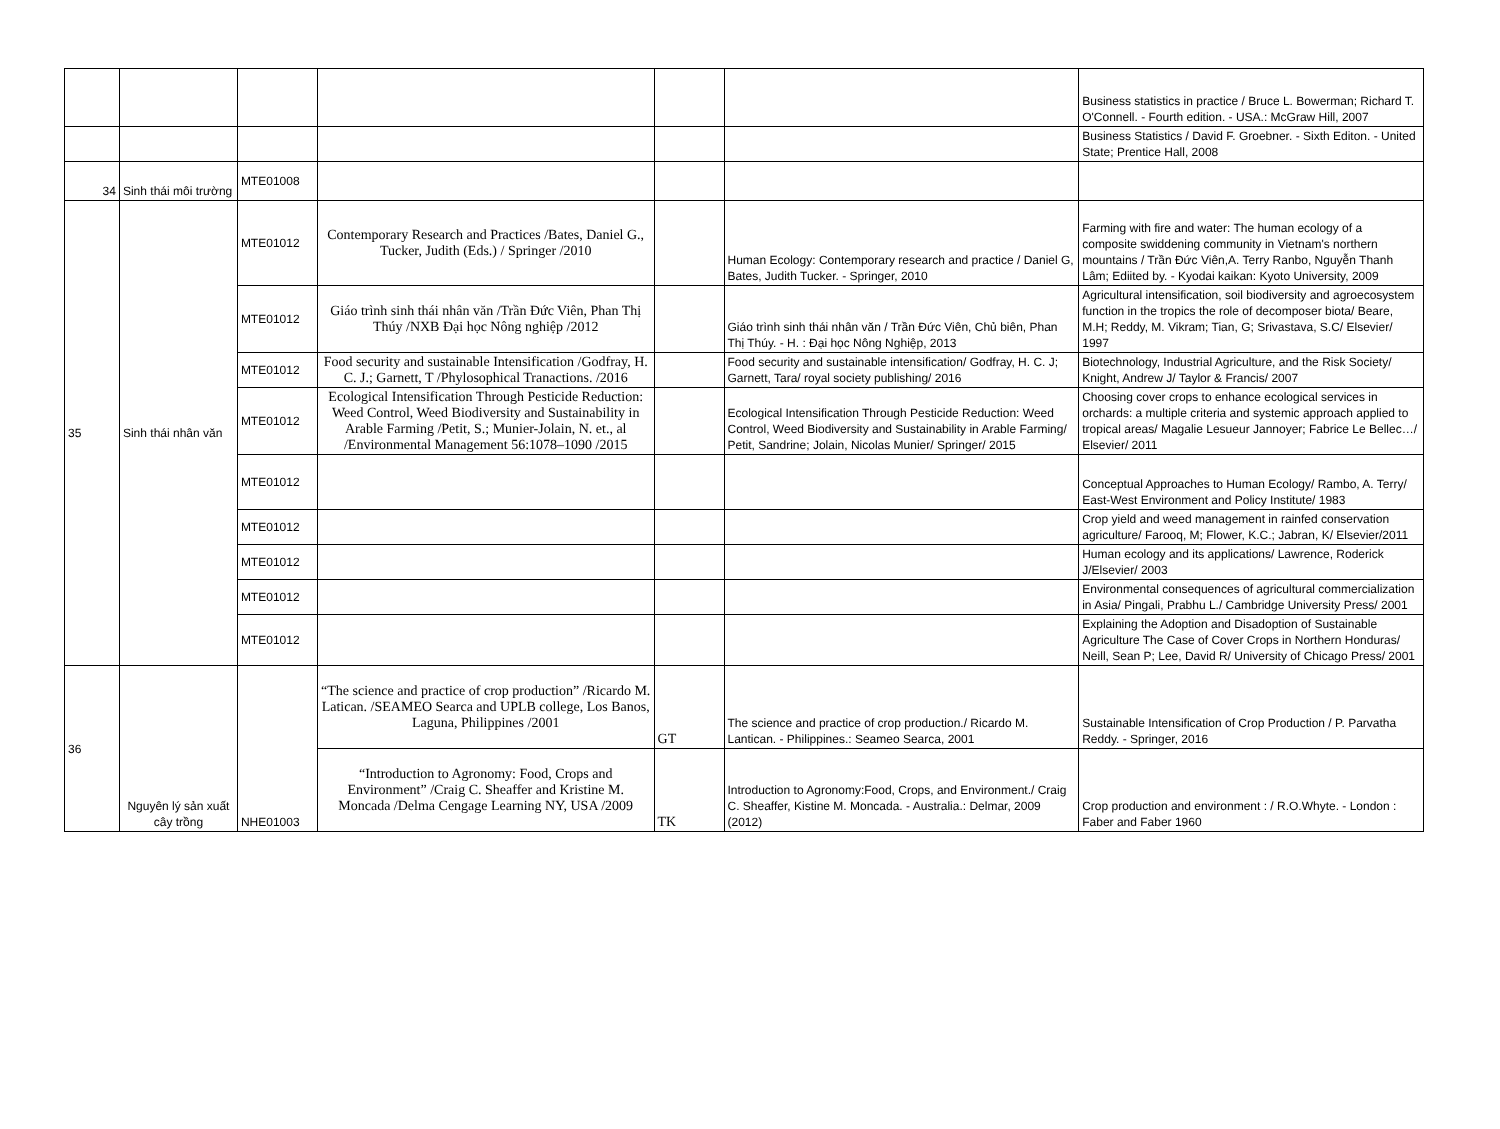| | | | | | | Business statistics in practice / Bruce L. Bowerman; Richard T. O'Connell. - Fourth edition. - USA.: McGraw Hill, 2007 |
| | | | | | | Business Statistics / David F. Groebner. - Sixth Editon. - United State; Prentice Hall, 2008 |
| 34 | Sinh thái môi trường | MTE01008 | | | | |
| 35 | Sinh thái nhân văn | MTE01012 | Contemporary Research and Practices /Bates, Daniel G., Tucker, Judith (Eds.) / Springer /2010 | | Human Ecology: Contemporary research and practice / Daniel G, Bates, Judith Tucker. - Springer, 2010 | Farming with fire and water: The human ecology of a composite swiddening community in Vietnam's northern mountains / Trần Đức Viên,A. Terry Ranbo, Nguyễn Thanh Lâm; Ediited by. - Kyodai kaikan: Kyoto University, 2009 |
| | | MTE01012 | Giáo trình sinh thái nhân văn /Trần Đức Viên, Phan Thị Thúy /NXB Đại học Nông nghiệp /2012 | | Giáo trình sinh thái nhân văn / Trần Đức Viên, Chủ biên, Phan Thị Thúy. - H. : Đại học Nông Nghiệp, 2013 | Agricultural intensification, soil biodiversity and agroecosystem function in the tropics the role of decomposer biota/ Beare, M.H; Reddy, M. Vikram; Tian, G; Srivastava, S.C/ Elsevier/ 1997 |
| | | MTE01012 | Food security and sustainable Intensification /Godfray, H. C. J.; Garnett, T /Phylosophical Tranactions. /2016 | | Food security and sustainable intensification/ Godfray, H. C. J; Garnett, Tara/ royal society publishing/ 2016 | Biotechnology, Industrial Agriculture, and the Risk Society/ Knight, Andrew J/ Taylor & Francis/ 2007 |
| | | MTE01012 | Ecological Intensification Through Pesticide Reduction: Weed Control, Weed Biodiversity and Sustainability in Arable Farming /Petit, S.; Munier-Jolain, N. et., al /Environmental Management 56:1078–1090 /2015 | | Ecological Intensification Through Pesticide Reduction: Weed Control, Weed Biodiversity and Sustainability in Arable Farming/ Petit, Sandrine; Jolain, Nicolas Munier/ Springer/ 2015 | Choosing cover crops to enhance ecological services in orchards: a multiple criteria and systemic approach applied to tropical areas/ Magalie Lesueur Jannoyer; Fabrice Le Bellec…/ Elsevier/ 2011 |
| | | MTE01012 | | | | Conceptual Approaches to Human Ecology/ Rambo, A. Terry/ East-West Environment and Policy Institute/ 1983 |
| | | MTE01012 | | | | Crop yield and weed management in rainfed conservation agriculture/ Farooq, M; Flower, K.C.; Jabran, K/ Elsevier/2011 |
| | | MTE01012 | | | | Human ecology and its applications/ Lawrence, Roderick J/Elsevier/ 2003 |
| | | MTE01012 | | | | Environmental consequences of agricultural commercialization in Asia/ Pingali, Prabhu L./ Cambridge University Press/ 2001 |
| | | MTE01012 | | | | Explaining the Adoption and Disadoption of Sustainable Agriculture The Case of Cover Crops in Northern Honduras/ Neill, Sean P; Lee, David R/ University of Chicago Press/ 2001 |
| 36 | Nguyên lý sản xuất cây trồng | NHE01003 | “The science and practice of crop production” /Ricardo M. Latican. /SEAMEO Searca and UPLB college, Los Banos, Laguna, Philippines /2001 | GT | The science and practice of crop production./ Ricardo M. Lantican. - Philippines.: Seameo Searca, 2001 | Sustainable Intensification of Crop Production / P. Parvatha Reddy. - Springer, 2016 |
| | | | “Introduction to Agronomy: Food, Crops and Environment” /Craig C. Sheaffer and Kristine M. Moncada /Delma Cengage Learning NY, USA /2009 | TK | Introduction to Agronomy:Food, Crops, and Environment./ Craig C. Sheaffer, Kistine M. Moncada. - Australia.: Delmar, 2009 (2012) | Crop production and environment : / R.O.Whyte. - London : Faber and Faber 1960 |